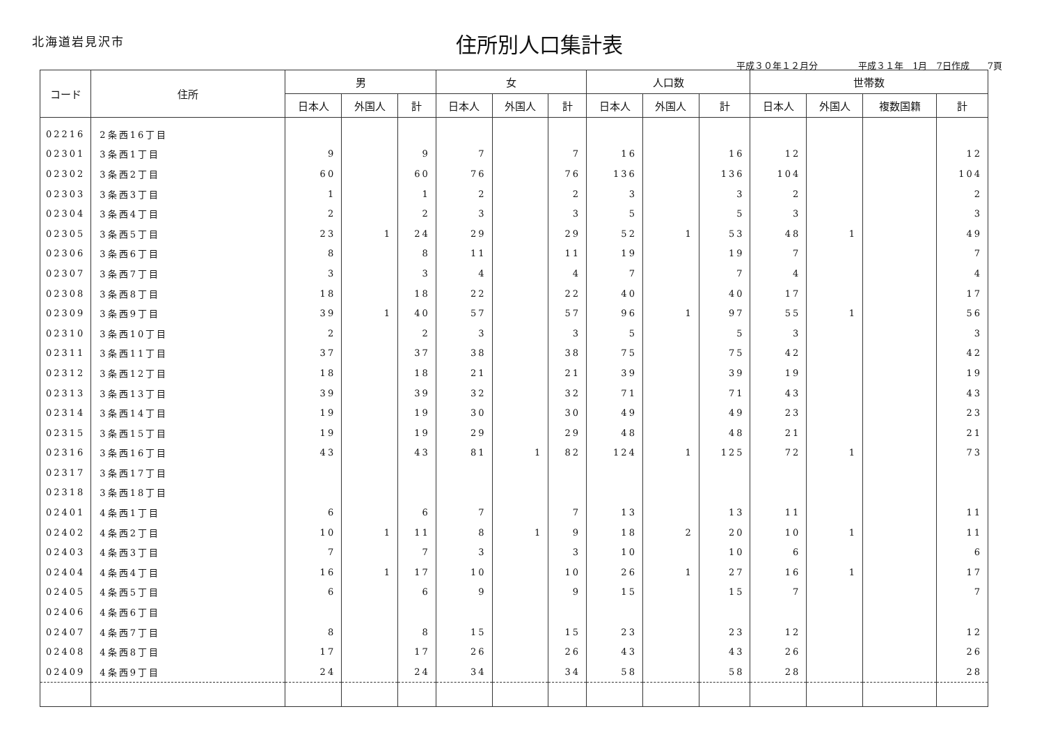北海道岩見沢市
住所別人口集計表
平成３０年１２月分 平成３１年　1月　7日作成　　7頁
| コード | 住所 | 男 | | | 女 | | | 人口数 | | | 世帯数 | | | |
| --- | --- | --- | --- | --- | --- | --- | --- | --- | --- | --- | --- | --- | --- | --- |
| | | 日本人 | 外国人 | 計 | 日本人 | 外国人 | 計 | 日本人 | 外国人 | 計 | 日本人 | 外国人 | 複数国籍 | 計 |
| 02216 | 2条西16丁目 | | | | | | | | | | | | | |
| 02301 | 3条西1丁目 | 9 | | 9 | 7 | | 7 | 16 | | 16 | 12 | | | 12 |
| 02302 | 3条西2丁目 | 60 | | 60 | 76 | | 76 | 136 | | 136 | 104 | | | 104 |
| 02303 | 3条西3丁目 | 1 | | 1 | 2 | | 2 | 3 | | 3 | 2 | | | 2 |
| 02304 | 3条西4丁目 | 2 | | 2 | 3 | | 3 | 5 | | 5 | 3 | | | 3 |
| 02305 | 3条西5丁目 | 23 | 1 | 24 | 29 | | 29 | 52 | 1 | 53 | 48 | 1 | | 49 |
| 02306 | 3条西6丁目 | 8 | | 8 | 11 | | 11 | 19 | | 19 | 7 | | | 7 |
| 02307 | 3条西7丁目 | 3 | | 3 | 4 | | 4 | 7 | | 7 | 4 | | | 4 |
| 02308 | 3条西8丁目 | 18 | | 18 | 22 | | 22 | 40 | | 40 | 17 | | | 17 |
| 02309 | 3条西9丁目 | 39 | 1 | 40 | 57 | | 57 | 96 | 1 | 97 | 55 | 1 | | 56 |
| 02310 | 3条西10丁目 | 2 | | 2 | 3 | | 3 | 5 | | 5 | 3 | | | 3 |
| 02311 | 3条西11丁目 | 37 | | 37 | 38 | | 38 | 75 | | 75 | 42 | | | 42 |
| 02312 | 3条西12丁目 | 18 | | 18 | 21 | | 21 | 39 | | 39 | 19 | | | 19 |
| 02313 | 3条西13丁目 | 39 | | 39 | 32 | | 32 | 71 | | 71 | 43 | | | 43 |
| 02314 | 3条西14丁目 | 19 | | 19 | 30 | | 30 | 49 | | 49 | 23 | | | 23 |
| 02315 | 3条西15丁目 | 19 | | 19 | 29 | | 29 | 48 | | 48 | 21 | | | 21 |
| 02316 | 3条西16丁目 | 43 | | 43 | 81 | 1 | 82 | 124 | 1 | 125 | 72 | 1 | | 73 |
| 02317 | 3条西17丁目 | | | | | | | | | | | | | |
| 02318 | 3条西18丁目 | | | | | | | | | | | | | |
| 02401 | 4条西1丁目 | 6 | | 6 | 7 | | 7 | 13 | | 13 | 11 | | | 11 |
| 02402 | 4条西2丁目 | 10 | 1 | 11 | 8 | 1 | 9 | 18 | 2 | 20 | 10 | 1 | | 11 |
| 02403 | 4条西3丁目 | 7 | | 7 | 3 | | 3 | 10 | | 10 | 6 | | | 6 |
| 02404 | 4条西4丁目 | 16 | 1 | 17 | 10 | | 10 | 26 | 1 | 27 | 16 | 1 | | 17 |
| 02405 | 4条西5丁目 | 6 | | 6 | 9 | | 9 | 15 | | 15 | 7 | | | 7 |
| 02406 | 4条西6丁目 | | | | | | | | | | | | | |
| 02407 | 4条西7丁目 | 8 | | 8 | 15 | | 15 | 23 | | 23 | 12 | | | 12 |
| 02408 | 4条西8丁目 | 17 | | 17 | 26 | | 26 | 43 | | 43 | 26 | | | 26 |
| 02409 | 4条西9丁目 | 24 | | 24 | 34 | | 34 | 58 | | 58 | 28 | | | 28 |